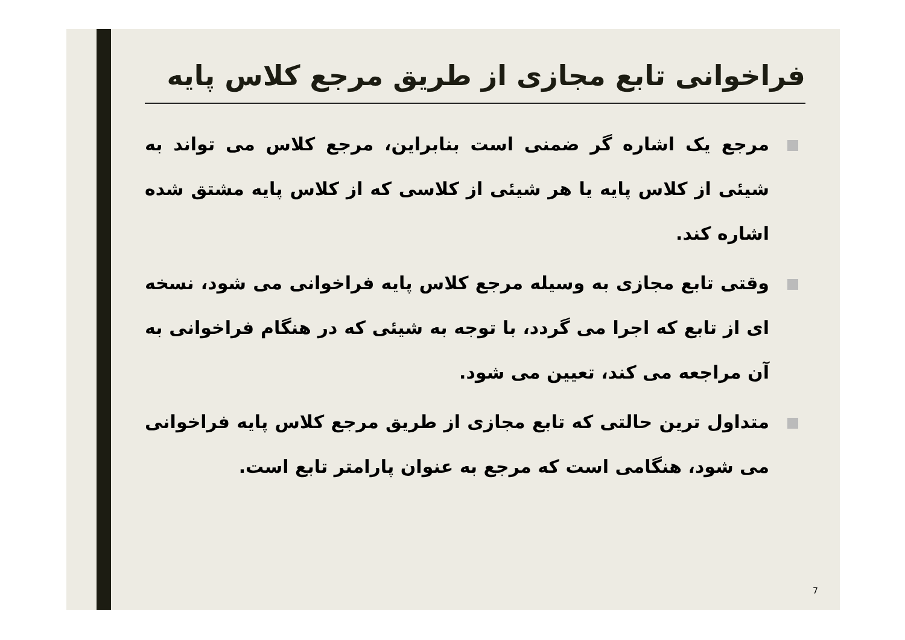فراخوانی تابع مجازی از طریق مرجع کلاس پایه
مرجع یک اشاره گر ضمنی است بنابراین، مرجع کلاس می تواند به شیئی از کلاس پایه یا هر شیئی از کلاسی که از کلاس پایه مشتق شده اشاره کند.
وقتی تابع مجازی به وسیله مرجع کلاس پایه فراخوانی می شود، نسخه ای از تابع که اجرا می گردد، با توجه به شیئی که در هنگام فراخوانی به آن مراجعه می کند، تعیین می شود.
متداول ترین حالتی که تابع مجازی از طریق مرجع کلاس پایه فراخوانی می شود، هنگامی است که مرجع به عنوان پارامتر تابع است.
7